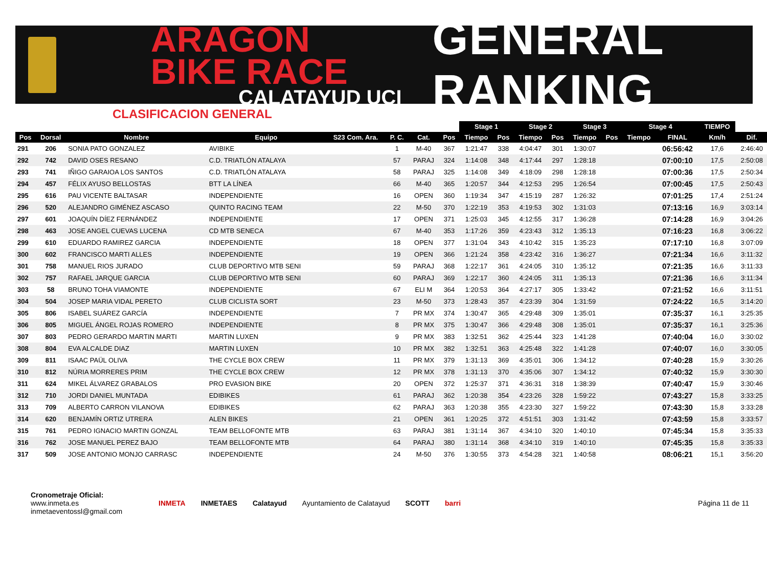ARAGON BIKE RACE
CALATAYUD UCI
GENERAL RANKING
CLASIFICACION GENERAL
| | | | | | | | | Stage 1 | | Stage 2 | | Stage 3 | | Stage 4 | | TIEMPO | |
| --- | --- | --- | --- | --- | --- | --- | --- | --- | --- | --- | --- | --- | --- | --- | --- | --- | --- |
| Pos | Dorsal | Nombre | Equipo | S23 Com. Ara. | P. C. | Cat. | Pos | Tiempo | Pos | Tiempo | Pos | Tiempo | Pos | Tiempo | FINAL | Km/h | Dif. |
| 291 | 206 | SONIA PATO GONZALEZ | AVIBIKE | | 1 | M-40 | 367 | 1:21:47 | 338 | 4:04:47 | 301 | 1:30:07 | | | 06:56:42 | 17,6 | 2:46:40 |
| 292 | 742 | DAVID OSES RESANO | C.D. TRIATLÓN ATALAYA | | 57 | PARAJ | 324 | 1:14:08 | 348 | 4:17:44 | 297 | 1:28:18 | | | 07:00:10 | 17,5 | 2:50:08 |
| 293 | 741 | IÑIGO GARAIOA LOS SANTOS | C.D. TRIATLÓN ATALAYA | | 58 | PARAJ | 325 | 1:14:08 | 349 | 4:18:09 | 298 | 1:28:18 | | | 07:00:36 | 17,5 | 2:50:34 |
| 294 | 457 | FÉLIX AYUSO BELLOSTAS | BTT LA LÍNEA | | 66 | M-40 | 365 | 1:20:57 | 344 | 4:12:53 | 295 | 1:26:54 | | | 07:00:45 | 17,5 | 2:50:43 |
| 295 | 616 | PAU VICENTE BALTASAR | INDEPENDIENTE | | 16 | OPEN | 360 | 1:19:34 | 347 | 4:15:19 | 287 | 1:26:32 | | | 07:01:25 | 17,4 | 2:51:24 |
| 296 | 520 | ALEJANDRO GIMÉNEZ ASCASO | QUINTO RACING TEAM | | 22 | M-50 | 370 | 1:22:19 | 353 | 4:19:53 | 302 | 1:31:03 | | | 07:13:16 | 16,9 | 3:03:14 |
| 297 | 601 | JOAQUÍN DÍEZ FERNÁNDEZ | INDEPENDIENTE | | 17 | OPEN | 371 | 1:25:03 | 345 | 4:12:55 | 317 | 1:36:28 | | | 07:14:28 | 16,9 | 3:04:26 |
| 298 | 463 | JOSE ANGEL CUEVAS LUCENA | CD MTB SENECA | | 67 | M-40 | 353 | 1:17:26 | 359 | 4:23:43 | 312 | 1:35:13 | | | 07:16:23 | 16,8 | 3:06:22 |
| 299 | 610 | EDUARDO RAMIREZ GARCIA | INDEPENDIENTE | | 18 | OPEN | 377 | 1:31:04 | 343 | 4:10:42 | 315 | 1:35:23 | | | 07:17:10 | 16,8 | 3:07:09 |
| 300 | 602 | FRANCISCO MARTI ALLES | INDEPENDIENTE | | 19 | OPEN | 366 | 1:21:24 | 358 | 4:23:42 | 316 | 1:36:27 | | | 07:21:34 | 16,6 | 3:11:32 |
| 301 | 758 | MANUEL RIOS JURADO | CLUB DEPORTIVO MTB SENI | | 59 | PARAJ | 368 | 1:22:17 | 361 | 4:24:05 | 310 | 1:35:12 | | | 07:21:35 | 16,6 | 3:11:33 |
| 302 | 757 | RAFAEL JARQUE GARCIA | CLUB DEPORTIVO MTB SENI | | 60 | PARAJ | 369 | 1:22:17 | 360 | 4:24:05 | 311 | 1:35:13 | | | 07:21:36 | 16,6 | 3:11:34 |
| 303 | 58 | BRUNO TOHA VIAMONTE | INDEPENDIENTE | | 67 | ELI M | 364 | 1:20:53 | 364 | 4:27:17 | 305 | 1:33:42 | | | 07:21:52 | 16,6 | 3:11:51 |
| 304 | 504 | JOSEP MARIA VIDAL PERETO | CLUB CICLISTA SORT | | 23 | M-50 | 373 | 1:28:43 | 357 | 4:23:39 | 304 | 1:31:59 | | | 07:24:22 | 16,5 | 3:14:20 |
| 305 | 806 | ISABEL SUÁREZ GARCÍA | INDEPENDIENTE | | 7 | PR MX | 374 | 1:30:47 | 365 | 4:29:48 | 309 | 1:35:01 | | | 07:35:37 | 16,1 | 3:25:35 |
| 306 | 805 | MIGUEL ÁNGEL ROJAS ROMERO | INDEPENDIENTE | | 8 | PR MX | 375 | 1:30:47 | 366 | 4:29:48 | 308 | 1:35:01 | | | 07:35:37 | 16,1 | 3:25:36 |
| 307 | 803 | PEDRO GERARDO MARTIN MARTI | MARTIN LUXEN | | 9 | PR MX | 383 | 1:32:51 | 362 | 4:25:44 | 323 | 1:41:28 | | | 07:40:04 | 16,0 | 3:30:02 |
| 308 | 804 | EVA ALCALDE DIAZ | MARTIN LUXEN | | 10 | PR MX | 382 | 1:32:51 | 363 | 4:25:48 | 322 | 1:41:28 | | | 07:40:07 | 16,0 | 3:30:05 |
| 309 | 811 | ISAAC PAÜL OLIVA | THE CYCLE BOX CREW | | 11 | PR MX | 379 | 1:31:13 | 369 | 4:35:01 | 306 | 1:34:12 | | | 07:40:28 | 15,9 | 3:30:26 |
| 310 | 812 | NÚRIA MORRERES PRIM | THE CYCLE BOX CREW | | 12 | PR MX | 378 | 1:31:13 | 370 | 4:35:06 | 307 | 1:34:12 | | | 07:40:32 | 15,9 | 3:30:30 |
| 311 | 624 | MIKEL ÁLVAREZ GRABALOS | PRO EVASION BIKE | | 20 | OPEN | 372 | 1:25:37 | 371 | 4:36:31 | 318 | 1:38:39 | | | 07:40:47 | 15,9 | 3:30:46 |
| 312 | 710 | JORDI DANIEL MUNTADA | EDIBIKES | | 61 | PARAJ | 362 | 1:20:38 | 354 | 4:23:26 | 328 | 1:59:22 | | | 07:43:27 | 15,8 | 3:33:25 |
| 313 | 709 | ALBERTO CARRON VILANOVA | EDIBIKES | | 62 | PARAJ | 363 | 1:20:38 | 355 | 4:23:30 | 327 | 1:59:22 | | | 07:43:30 | 15,8 | 3:33:28 |
| 314 | 620 | BENJAMÍN ORTIZ UTRERA | ALEN BIKES | | 21 | OPEN | 361 | 1:20:25 | 372 | 4:51:51 | 303 | 1:31:42 | | | 07:43:59 | 15,8 | 3:33:57 |
| 315 | 761 | PEDRO IGNACIO MARTIN GONZAL | TEAM BELLOFONTE MTB | | 63 | PARAJ | 381 | 1:31:14 | 367 | 4:34:10 | 320 | 1:40:10 | | | 07:45:34 | 15,8 | 3:35:33 |
| 316 | 762 | JOSE MANUEL PEREZ BAJO | TEAM BELLOFONTE MTB | | 64 | PARAJ | 380 | 1:31:14 | 368 | 4:34:10 | 319 | 1:40:10 | | | 07:45:35 | 15,8 | 3:35:33 |
| 317 | 509 | JOSE ANTONIO MONJO CARRASC | INDEPENDIENTE | | 24 | M-50 | 376 | 1:30:55 | 373 | 4:54:28 | 321 | 1:40:58 | | | 08:06:21 | 15,1 | 3:56:20 |
Cronometraje Oficial:
www.inmeta.es
inmetaeventossl@gmail.com
INMETA INMETAES Calatayud Ayuntamiento de Calatayud SCOTT barri
Página 11 de 11